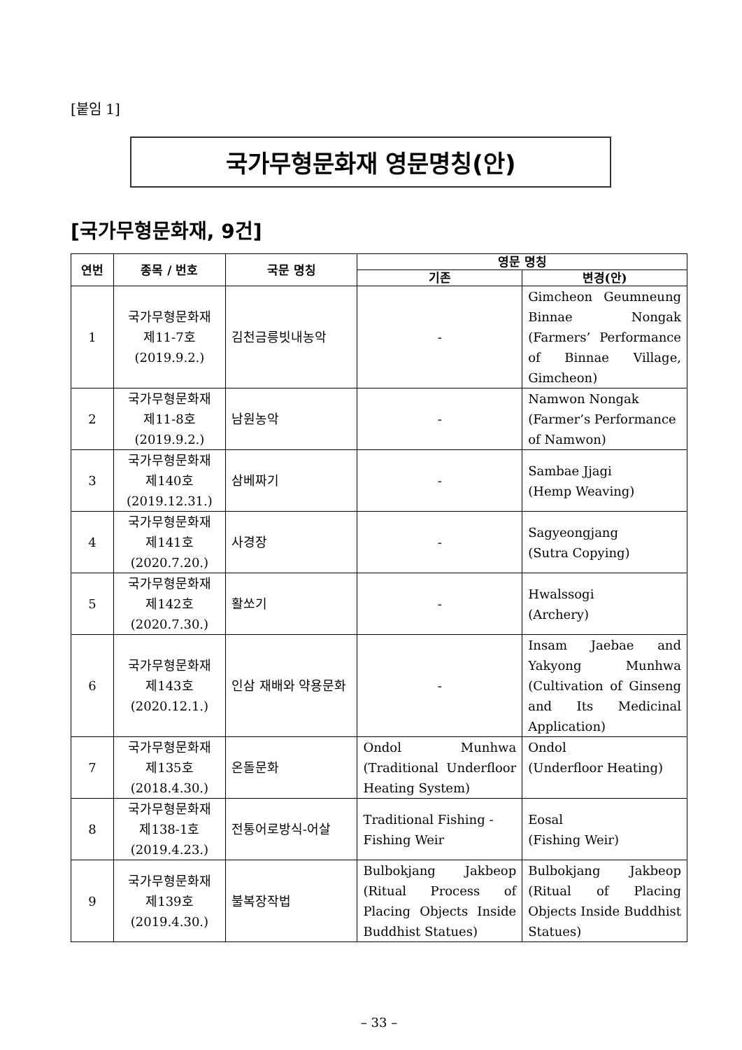[붙임 1]
국가무형문화재 영문명칭(안)
[국가무형문화재, 9건]
| 연번 | 종목 / 번호 | 국문 명칭 | 영문 명칭 | |
| --- | --- | --- | --- | --- |
| | | | 기존 | 변경(안) |
| 1 | 국가무형문화재 제11-7호 (2019.9.2.) | 김천금릉빗내농악 | - | Gimcheon Geumneung Binnae Nongak (Farmers’ Performance of Binnae Village, Gimcheon) |
| 2 | 국가무형문화재 제11-8호 (2019.9.2.) | 남원농악 | - | Namwon Nongak (Farmer’s Performance of Namwon) |
| 3 | 국가무형문화재 제140호 (2019.12.31.) | 삼베짜기 | - | Sambae Jjagi (Hemp Weaving) |
| 4 | 국가무형문화재 제141호 (2020.7.20.) | 사경장 | - | Sagyeongjang (Sutra Copying) |
| 5 | 국가무형문화재 제142호 (2020.7.30.) | 활쏘기 | - | Hwalssogi (Archery) |
| 6 | 국가무형문화재 제143호 (2020.12.1.) | 인삼 재배와 약용문화 | - | Insam Jaebae and Yakyong Munhwa (Cultivation of Ginseng and Its Medicinal Application) |
| 7 | 국가무형문화재 제135호 (2018.4.30.) | 온돌문화 | Ondol Munhwa (Traditional Underfloor Heating System) | Ondol (Underfloor Heating) |
| 8 | 국가무형문화재 제138-1호 (2019.4.23.) | 전통어로방식-어살 | Traditional Fishing - Fishing Weir | Eosal (Fishing Weir) |
| 9 | 국가무형문화재 제139호 (2019.4.30.) | 불복장작법 | Bulbokjang Jakbeop (Ritual Process of Placing Objects Inside Buddhist Statues) | Bulbokjang Jakbeop (Ritual of Placing Objects Inside Buddhist Statues) |
– 33 –